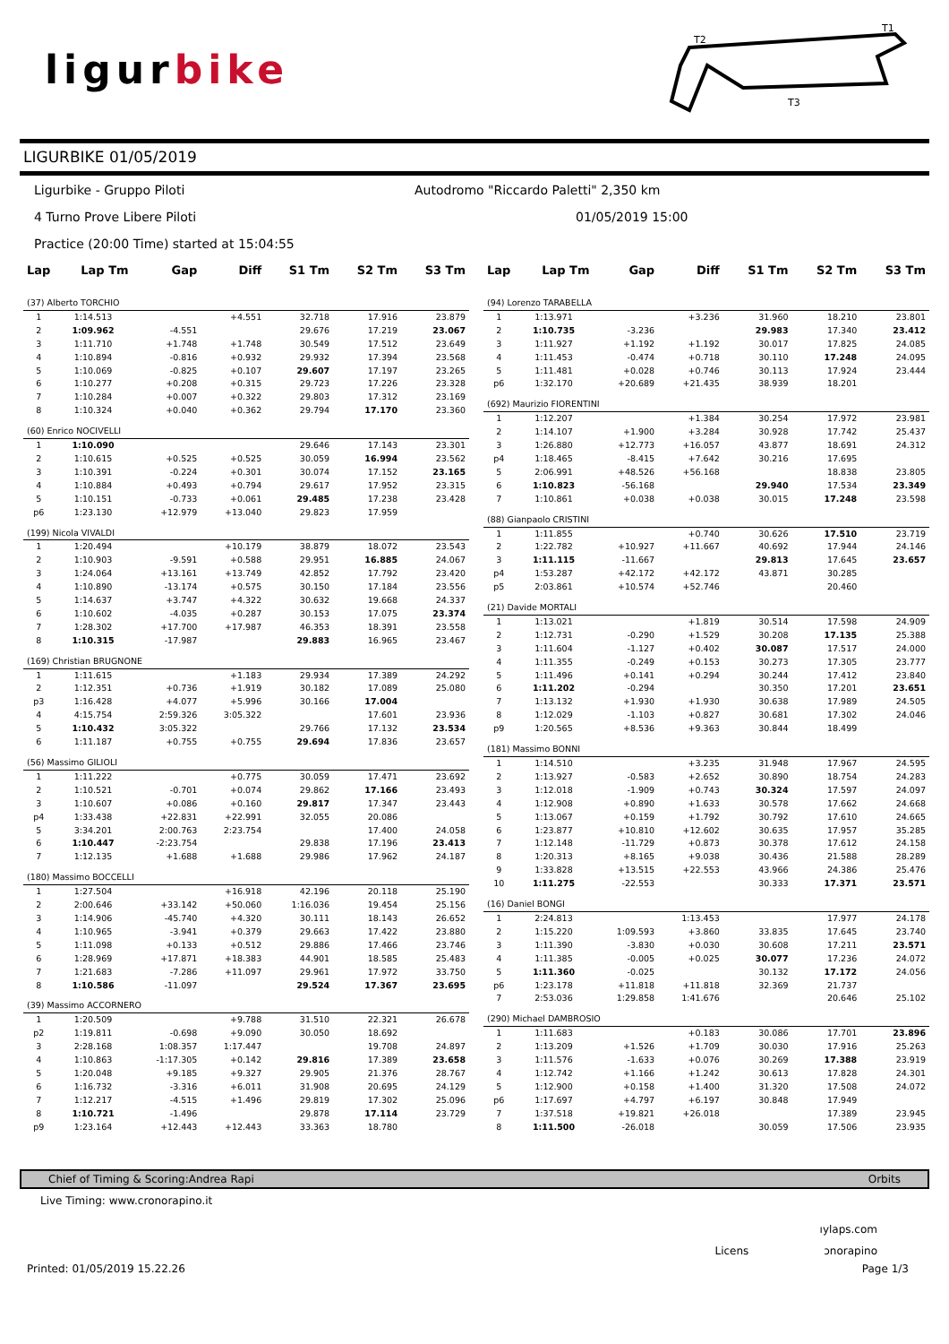ligurbike
T2
T1
T3
LIGURBIKE 01/05/2019
Ligurbike - Gruppo Piloti
Autodromo "Riccardo Paletti" 2,350 km
4 Turno Prove Libere Piloti
01/05/2019 15:00
Practice (20:00 Time) started at 15:04:55
| Lap | Lap Tm | Gap | Diff | S1 Tm | S2 Tm | S3 Tm |
| --- | --- | --- | --- | --- | --- | --- |
| (37) Alberto TORCHIO | | | | | | |
| 1 | 1:14.513 | | +4.551 | 32.718 | 17.916 | 23.879 |
| 2 | 1:09.962 | -4.551 | | 29.676 | 17.219 | 23.067 |
| 3 | 1:11.710 | +1.748 | +1.748 | 30.549 | 17.512 | 23.649 |
| 4 | 1:10.894 | -0.816 | +0.932 | 29.932 | 17.394 | 23.568 |
| 5 | 1:10.069 | -0.825 | +0.107 | 29.607 | 17.197 | 23.265 |
| 6 | 1:10.277 | +0.208 | +0.315 | 29.723 | 17.226 | 23.328 |
| 7 | 1:10.284 | +0.007 | +0.322 | 29.803 | 17.312 | 23.169 |
| 8 | 1:10.324 | +0.040 | +0.362 | 29.794 | 17.170 | 23.360 |
| (60) Enrico NOCIVELLI | | | | | | |
| 1 | 1:10.090 | | | 29.646 | 17.143 | 23.301 |
| 2 | 1:10.615 | +0.525 | +0.525 | 30.059 | 16.994 | 23.562 |
| 3 | 1:10.391 | -0.224 | +0.301 | 30.074 | 17.152 | 23.165 |
| 4 | 1:10.884 | +0.493 | +0.794 | 29.617 | 17.952 | 23.315 |
| 5 | 1:10.151 | -0.733 | +0.061 | 29.485 | 17.238 | 23.428 |
| p6 | 1:23.130 | +12.979 | +13.040 | 29.823 | 17.959 | |
| (199) Nicola VIVALDI | | | | | | |
| 1 | 1:20.494 | | +10.179 | 38.879 | 18.072 | 23.543 |
| 2 | 1:10.903 | -9.591 | +0.588 | 29.951 | 16.885 | 24.067 |
| 3 | 1:24.064 | +13.161 | +13.749 | 42.852 | 17.792 | 23.420 |
| 4 | 1:10.890 | -13.174 | +0.575 | 30.150 | 17.184 | 23.556 |
| 5 | 1:14.637 | +3.747 | +4.322 | 30.632 | 19.668 | 24.337 |
| 6 | 1:10.602 | -4.035 | +0.287 | 30.153 | 17.075 | 23.374 |
| 7 | 1:28.302 | +17.700 | +17.987 | 46.353 | 18.391 | 23.558 |
| 8 | 1:10.315 | -17.987 | | 29.883 | 16.965 | 23.467 |
| (169) Christian BRUGNONE | | | | | | |
| 1 | 1:11.615 | | +1.183 | 29.934 | 17.389 | 24.292 |
| 2 | 1:12.351 | +0.736 | +1.919 | 30.182 | 17.089 | 25.080 |
| p3 | 1:16.428 | +4.077 | +5.996 | 30.166 | 17.004 | |
| 4 | 4:15.754 | 2:59.326 | 3:05.322 | | 17.601 | 23.936 |
| 5 | 1:10.432 | 3:05.322 | | 29.766 | 17.132 | 23.534 |
| 6 | 1:11.187 | +0.755 | +0.755 | 29.694 | 17.836 | 23.657 |
| (56) Massimo GILIOLI | | | | | | |
| 1 | 1:11.222 | | +0.775 | 30.059 | 17.471 | 23.692 |
| 2 | 1:10.521 | -0.701 | +0.074 | 29.862 | 17.166 | 23.493 |
| 3 | 1:10.607 | +0.086 | +0.160 | 29.817 | 17.347 | 23.443 |
| p4 | 1:33.438 | +22.831 | +22.991 | 32.055 | 20.086 | |
| 5 | 3:34.201 | 2:00.763 | 2:23.754 | | 17.400 | 24.058 |
| 6 | 1:10.447 | -2:23.754 | | 29.838 | 17.196 | 23.413 |
| 7 | 1:12.135 | +1.688 | +1.688 | 29.986 | 17.962 | 24.187 |
| (180) Massimo BOCCELLI | | | | | | |
| 1 | 1:27.504 | | +16.918 | 42.196 | 20.118 | 25.190 |
| 2 | 2:00.646 | +33.142 | +50.060 | 1:16.036 | 19.454 | 25.156 |
| 3 | 1:14.906 | -45.740 | +4.320 | 30.111 | 18.143 | 26.652 |
| 4 | 1:10.965 | -3.941 | +0.379 | 29.663 | 17.422 | 23.880 |
| 5 | 1:11.098 | +0.133 | +0.512 | 29.886 | 17.466 | 23.746 |
| 6 | 1:28.969 | +17.871 | +18.383 | 44.901 | 18.585 | 25.483 |
| 7 | 1:21.683 | -7.286 | +11.097 | 29.961 | 17.972 | 33.750 |
| 8 | 1:10.586 | -11.097 | | 29.524 | 17.367 | 23.695 |
| (39) Massimo ACCORNERO | | | | | | |
| 1 | 1:20.509 | | +9.788 | 31.510 | 22.321 | 26.678 |
| p2 | 1:19.811 | -0.698 | +9.090 | 30.050 | 18.692 | |
| 3 | 2:28.168 | 1:08.357 | 1:17.447 | | 19.708 | 24.897 |
| 4 | 1:10.863 | -1:17.305 | +0.142 | 29.816 | 17.389 | 23.658 |
| 5 | 1:20.048 | +9.185 | +9.327 | 29.905 | 21.376 | 28.767 |
| 6 | 1:16.732 | -3.316 | +6.011 | 31.908 | 20.695 | 24.129 |
| 7 | 1:12.217 | -4.515 | +1.496 | 29.819 | 17.302 | 25.096 |
| 8 | 1:10.721 | -1.496 | | 29.878 | 17.114 | 23.729 |
| p9 | 1:23.164 | +12.443 | +12.443 | 33.363 | 18.780 | |
| Lap | Lap Tm | Gap | Diff | S1 Tm | S2 Tm | S3 Tm |
| --- | --- | --- | --- | --- | --- | --- |
| (94) Lorenzo TARABELLA | | | | | | |
| 1 | 1:13.971 | | +3.236 | 31.960 | 18.210 | 23.801 |
| 2 | 1:10.735 | -3.236 | | 29.983 | 17.340 | 23.412 |
| 3 | 1:11.927 | +1.192 | +1.192 | 30.017 | 17.825 | 24.085 |
| 4 | 1:11.453 | -0.474 | +0.718 | 30.110 | 17.248 | 24.095 |
| 5 | 1:11.481 | +0.028 | +0.746 | 30.113 | 17.924 | 23.444 |
| p6 | 1:32.170 | +20.689 | +21.435 | 38.939 | 18.201 | |
| (692) Maurizio FIORENTINI | | | | | | |
| 1 | 1:12.207 | | +1.384 | 30.254 | 17.972 | 23.981 |
| 2 | 1:14.107 | +1.900 | +3.284 | 30.928 | 17.742 | 25.437 |
| 3 | 1:26.880 | +12.773 | +16.057 | 43.877 | 18.691 | 24.312 |
| p4 | 1:18.465 | -8.415 | +7.642 | 30.216 | 17.695 | |
| 5 | 2:06.991 | +48.526 | +56.168 | | 18.838 | 23.805 |
| 6 | 1:10.823 | -56.168 | | 29.940 | 17.534 | 23.349 |
| 7 | 1:10.861 | +0.038 | +0.038 | 30.015 | 17.248 | 23.598 |
| (88) Gianpaolo CRISTINI | | | | | | |
| 1 | 1:11.855 | | +0.740 | 30.626 | 17.510 | 23.719 |
| 2 | 1:22.782 | +10.927 | +11.667 | 40.692 | 17.944 | 24.146 |
| 3 | 1:11.115 | -11.667 | | 29.813 | 17.645 | 23.657 |
| p4 | 1:53.287 | +42.172 | +42.172 | 43.871 | 30.285 | |
| p5 | 2:03.861 | +10.574 | +52.746 | | 20.460 | |
| (21) Davide MORTALI | | | | | | |
| 1 | 1:13.021 | | +1.819 | 30.514 | 17.598 | 24.909 |
| 2 | 1:12.731 | -0.290 | +1.529 | 30.208 | 17.135 | 25.388 |
| 3 | 1:11.604 | -1.127 | +0.402 | 30.087 | 17.517 | 24.000 |
| 4 | 1:11.355 | -0.249 | +0.153 | 30.273 | 17.305 | 23.777 |
| 5 | 1:11.496 | +0.141 | +0.294 | 30.244 | 17.412 | 23.840 |
| 6 | 1:11.202 | -0.294 | | 30.350 | 17.201 | 23.651 |
| 7 | 1:13.132 | +1.930 | +1.930 | 30.638 | 17.989 | 24.505 |
| 8 | 1:12.029 | -1.103 | +0.827 | 30.681 | 17.302 | 24.046 |
| p9 | 1:20.565 | +8.536 | +9.363 | 30.844 | 18.499 | |
| (181) Massimo BONNI | | | | | | |
| 1 | 1:14.510 | | +3.235 | 31.948 | 17.967 | 24.595 |
| 2 | 1:13.927 | -0.583 | +2.652 | 30.890 | 18.754 | 24.283 |
| 3 | 1:12.018 | -1.909 | +0.743 | 30.324 | 17.597 | 24.097 |
| 4 | 1:12.908 | +0.890 | +1.633 | 30.578 | 17.662 | 24.668 |
| 5 | 1:13.067 | +0.159 | +1.792 | 30.792 | 17.610 | 24.665 |
| 6 | 1:23.877 | +10.810 | +12.602 | 30.635 | 17.957 | 35.285 |
| 7 | 1:12.148 | -11.729 | +0.873 | 30.378 | 17.612 | 24.158 |
| 8 | 1:20.313 | +8.165 | +9.038 | 30.436 | 21.588 | 28.289 |
| 9 | 1:33.828 | +13.515 | +22.553 | 43.966 | 24.386 | 25.476 |
| 10 | 1:11.275 | -22.553 | | 30.333 | 17.371 | 23.571 |
| (16) Daniel BONGI | | | | | | |
| 1 | 2:24.813 | | 1:13.453 | | 17.977 | 24.178 |
| 2 | 1:15.220 | 1:09.593 | +3.860 | 33.835 | 17.645 | 23.740 |
| 3 | 1:11.390 | -3.830 | +0.030 | 30.608 | 17.211 | 23.571 |
| 4 | 1:11.385 | -0.005 | +0.025 | 30.077 | 17.236 | 24.072 |
| 5 | 1:11.360 | -0.025 | | 30.132 | 17.172 | 24.056 |
| p6 | 1:23.178 | +11.818 | +11.818 | 32.369 | 21.737 | |
| 7 | 2:53.036 | 1:29.858 | 1:41.676 | | 20.646 | 25.102 |
| (290) Michael DAMBROSIO | | | | | | |
| 1 | 1:11.683 | | +0.183 | 30.086 | 17.701 | 23.896 |
| 2 | 1:13.209 | +1.526 | +1.709 | 30.030 | 17.916 | 25.263 |
| 3 | 1:11.576 | -1.633 | +0.076 | 30.269 | 17.388 | 23.919 |
| 4 | 1:12.742 | +1.166 | +1.242 | 30.613 | 17.828 | 24.301 |
| 5 | 1:12.900 | +0.158 | +1.400 | 31.320 | 17.508 | 24.072 |
| p6 | 1:17.697 | +4.797 | +6.197 | 30.848 | 17.949 | |
| 7 | 1:37.518 | +19.821 | +26.018 | | 17.389 | 23.945 |
| 8 | 1:11.500 | -26.018 | | 30.059 | 17.506 | 23.935 |
Chief of Timing & Scoring:Andrea Rapi Orbits
Live Timing: www.cronorapino.it
ıylaps.com
Licens ɔnorapino
Printed: 01/05/2019 15.22.26 Page 1/3